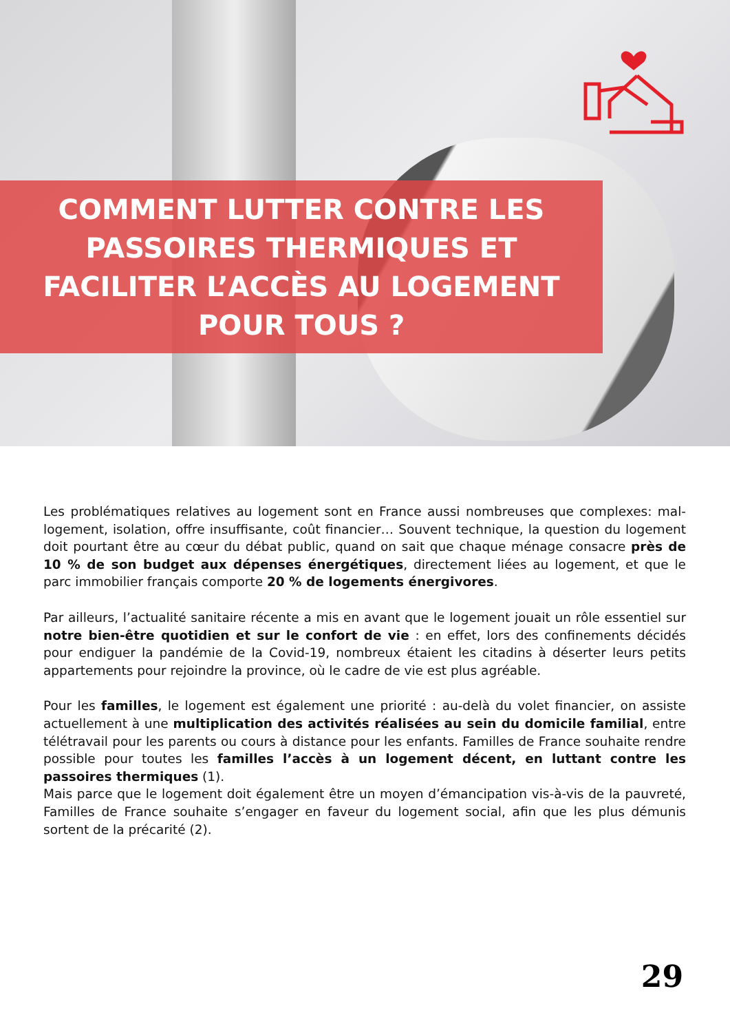COMMENT LUTTER CONTRE LES
PASSOIRES THERMIQUES ET
FACILITER L’ACCÈS AU LOGEMENT
POUR TOUS ?
Les problématiques relatives au logement sont en France aussi nombreuses que complexes: mal-logement, isolation, offre insuffisante, coût financier… Souvent technique, la question du logement doit pourtant être au cœur du débat public, quand on sait que chaque ménage consacre près de 10 % de son budget aux dépenses énergétiques, directement liées au logement, et que le parc immobilier français comporte 20 % de logements énergivores.
Par ailleurs, l’actualité sanitaire récente a mis en avant que le logement jouait un rôle essentiel sur notre bien-être quotidien et sur le confort de vie : en effet, lors des confinements décidés pour endiguer la pandémie de la Covid-19, nombreux étaient les citadins à déserter leurs petits appartements pour rejoindre la province, où le cadre de vie est plus agréable.
Pour les familles, le logement est également une priorité : au-delà du volet financier, on assiste actuellement à une multiplication des activités réalisées au sein du domicile familial, entre télétravail pour les parents ou cours à distance pour les enfants. Familles de France souhaite rendre possible pour toutes les familles l’accès à un logement décent, en luttant contre les passoires thermiques (1).
Mais parce que le logement doit également être un moyen d’émancipation vis-à-vis de la pauvreté, Familles de France souhaite s’engager en faveur du logement social, afin que les plus démunis sortent de la précarité (2).
29